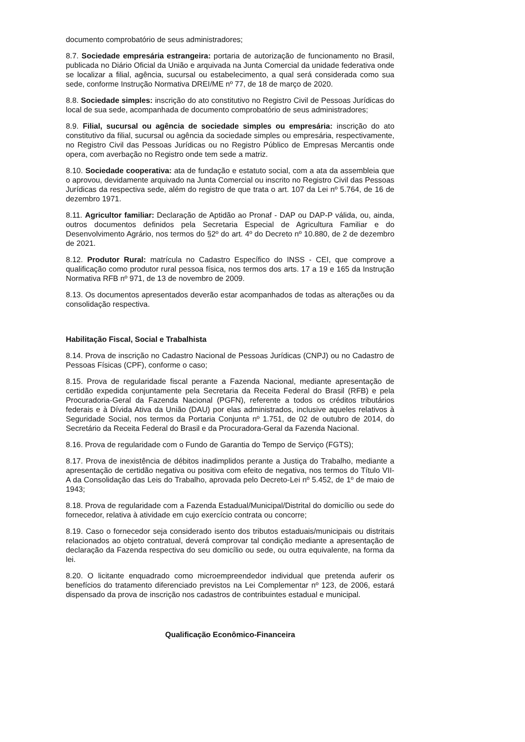documento comprobatório de seus administradores;
8.7. Sociedade empresária estrangeira: portaria de autorização de funcionamento no Brasil, publicada no Diário Oficial da União e arquivada na Junta Comercial da unidade federativa onde se localizar a filial, agência, sucursal ou estabelecimento, a qual será considerada como sua sede, conforme Instrução Normativa DREI/ME nº 77, de 18 de março de 2020.
8.8. Sociedade simples: inscrição do ato constitutivo no Registro Civil de Pessoas Jurídicas do local de sua sede, acompanhada de documento comprobatório de seus administradores;
8.9. Filial, sucursal ou agência de sociedade simples ou empresária: inscrição do ato constitutivo da filial, sucursal ou agência da sociedade simples ou empresária, respectivamente, no Registro Civil das Pessoas Jurídicas ou no Registro Público de Empresas Mercantis onde opera, com averbação no Registro onde tem sede a matriz.
8.10. Sociedade cooperativa: ata de fundação e estatuto social, com a ata da assembleia que o aprovou, devidamente arquivado na Junta Comercial ou inscrito no Registro Civil das Pessoas Jurídicas da respectiva sede, além do registro de que trata o art. 107 da Lei nº 5.764, de 16 de dezembro 1971.
8.11. Agricultor familiar: Declaração de Aptidão ao Pronaf - DAP ou DAP-P válida, ou, ainda, outros documentos definidos pela Secretaria Especial de Agricultura Familiar e do Desenvolvimento Agrário, nos termos do §2º do art. 4º do Decreto nº 10.880, de 2 de dezembro de 2021.
8.12. Produtor Rural: matrícula no Cadastro Específico do INSS - CEI, que comprove a qualificação como produtor rural pessoa física, nos termos dos arts. 17 a 19 e 165 da Instrução Normativa RFB nº 971, de 13 de novembro de 2009.
8.13. Os documentos apresentados deverão estar acompanhados de todas as alterações ou da consolidação respectiva.
Habilitação Fiscal, Social e Trabalhista
8.14. Prova de inscrição no Cadastro Nacional de Pessoas Jurídicas (CNPJ) ou no Cadastro de Pessoas Físicas (CPF), conforme o caso;
8.15. Prova de regularidade fiscal perante a Fazenda Nacional, mediante apresentação de certidão expedida conjuntamente pela Secretaria da Receita Federal do Brasil (RFB) e pela Procuradoria-Geral da Fazenda Nacional (PGFN), referente a todos os créditos tributários federais e à Dívida Ativa da União (DAU) por elas administrados, inclusive aqueles relativos à Seguridade Social, nos termos da Portaria Conjunta nº 1.751, de 02 de outubro de 2014, do Secretário da Receita Federal do Brasil e da Procuradora-Geral da Fazenda Nacional.
8.16. Prova de regularidade com o Fundo de Garantia do Tempo de Serviço (FGTS);
8.17. Prova de inexistência de débitos inadimplidos perante a Justiça do Trabalho, mediante a apresentação de certidão negativa ou positiva com efeito de negativa, nos termos do Título VII-A da Consolidação das Leis do Trabalho, aprovada pelo Decreto-Lei nº 5.452, de 1º de maio de 1943;
8.18. Prova de regularidade com a Fazenda Estadual/Municipal/Distrital do domicílio ou sede do fornecedor, relativa à atividade em cujo exercício contrata ou concorre;
8.19. Caso o fornecedor seja considerado isento dos tributos estaduais/municipais ou distritais relacionados ao objeto contratual, deverá comprovar tal condição mediante a apresentação de declaração da Fazenda respectiva do seu domicílio ou sede, ou outra equivalente, na forma da lei.
8.20. O licitante enquadrado como microempreendedor individual que pretenda auferir os benefícios do tratamento diferenciado previstos na Lei Complementar nº 123, de 2006, estará dispensado da prova de inscrição nos cadastros de contribuintes estadual e municipal.
Qualificação Econômico-Financeira